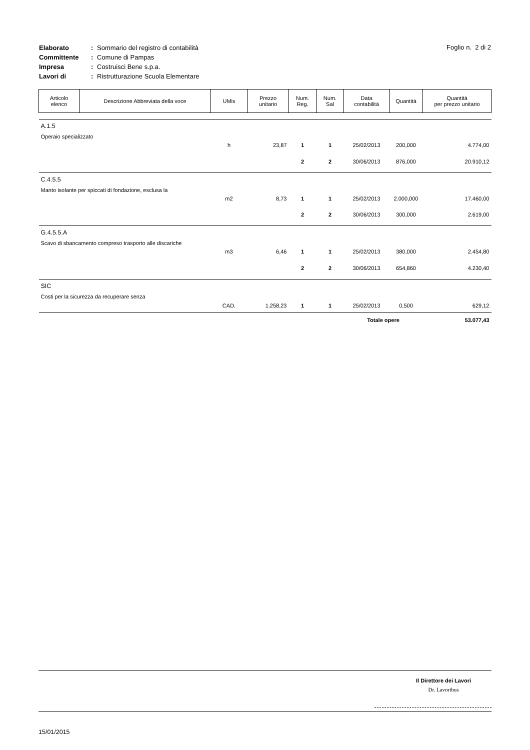| Elaborato | : | Sommario del registro di contabilità |
| Committente | : | Comune di Pampas |
| Impresa | : | Costruisci Bene s.p.a. |
| Lavori di | : | Ristrutturazione Scuola Elementare |
Foglio n. 2 di 2
| Articolo elenco | Descrizione Abbreviata della voce | UMis | Prezzo unitario | Num. Reg. | Num. Sal | Data contabilità | Quantità | Quantità per prezzo unitario |
| --- | --- | --- | --- | --- | --- | --- | --- | --- |
| A.1.5 | | | | | | | | |
| Operaio specializzato | | | | | | | | |
| | | h | 23,87 | 1 | 1 | 25/02/2013 | 200,000 | 4.774,00 |
| | | | | 2 | 2 | 30/06/2013 | 876,000 | 20.910,12 |
| C.4.5.5 | | | | | | | | |
| Manto isolante per spiccati di fondazione, esclusa la | | | | | | | | |
| | | m2 | 8,73 | 1 | 1 | 25/02/2013 | 2.000,000 | 17.460,00 |
| | | | | 2 | 2 | 30/06/2013 | 300,000 | 2.619,00 |
| G.4.5.5.A | | | | | | | | |
| Scavo di sbancamento compreso trasporto alle discariche | | | | | | | | |
| | | m3 | 6,46 | 1 | 1 | 25/02/2013 | 380,000 | 2.454,80 |
| | | | | 2 | 2 | 30/06/2013 | 654,860 | 4.230,40 |
| SIC | | | | | | | | |
| Costi per la sicurezza da recuperare senza | | | | | | | | |
| | | CAD. | 1.258,23 | 1 | 1 | 25/02/2013 | 0,500 | 629,12 |
| | | | | | | Totale opere | | 53.077,43 |
Il Direttore dei Lavori
Dr. Lavoribus
15/01/2015